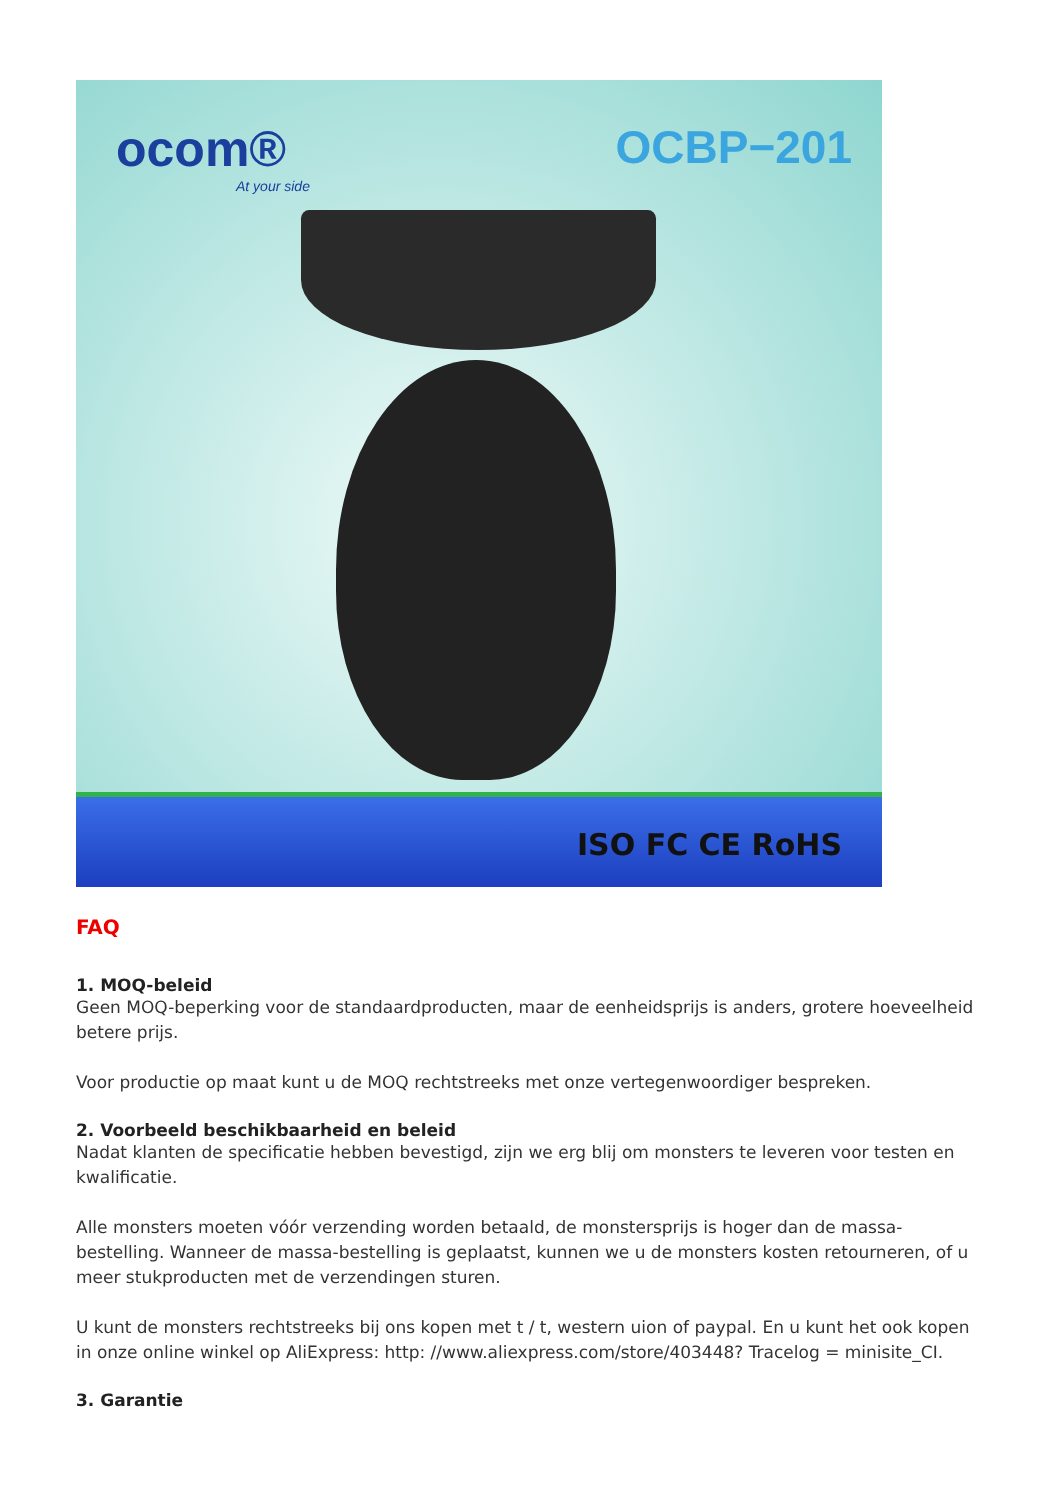ocom®
At your side
OCBP−201
ISO FC CE RoHS
FAQ
1. MOQ-beleid
Geen MOQ-beperking voor de standaardproducten, maar de eenheidsprijs is anders, grotere hoeveelheid betere prijs.
Voor productie op maat kunt u de MOQ rechtstreeks met onze vertegenwoordiger bespreken.
2. Voorbeeld beschikbaarheid en beleid
Nadat klanten de specificatie hebben bevestigd, zijn we erg blij om monsters te leveren voor testen en kwalificatie.
Alle monsters moeten vóór verzending worden betaald, de monstersprijs is hoger dan de massa-bestelling. Wanneer de massa-bestelling is geplaatst, kunnen we u de monsters kosten retourneren, of u meer stukproducten met de verzendingen sturen.
U kunt de monsters rechtstreeks bij ons kopen met t / t, western uion of paypal. En u kunt het ook kopen in onze online winkel op AliExpress: http: //www.aliexpress.com/store/403448? Tracelog = minisite_CI.
3. Garantie